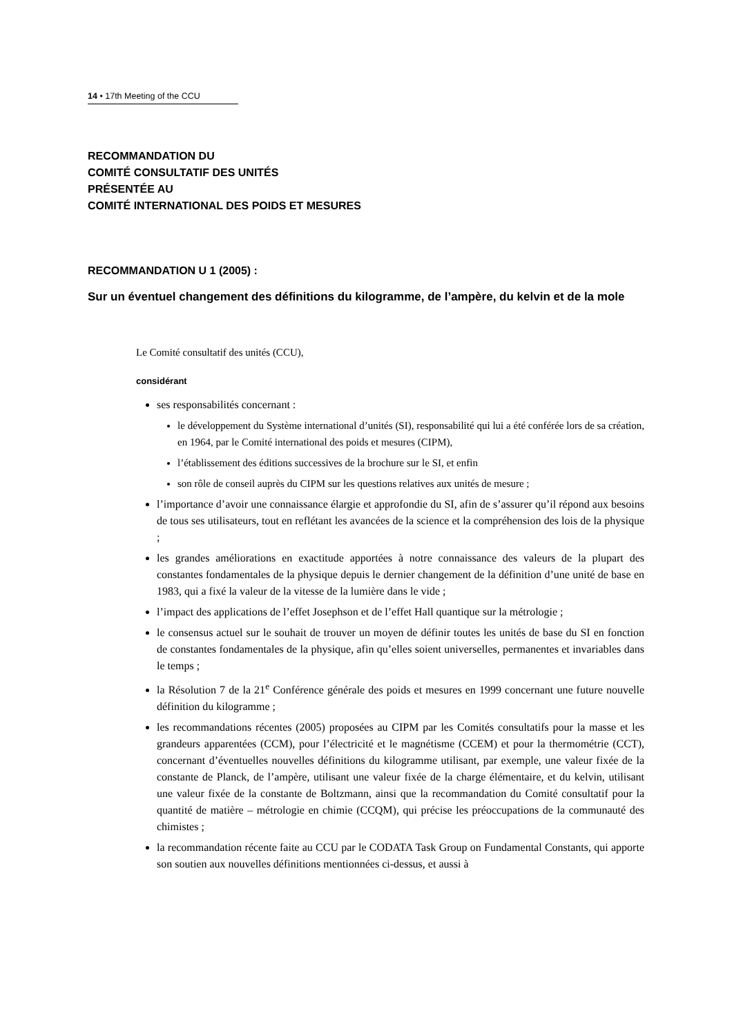14 • 17th Meeting of the CCU
RECOMMANDATION DU
COMITÉ CONSULTATIF DES UNITÉS
PRÉSENTÉE AU
COMITÉ INTERNATIONAL DES POIDS ET MESURES
RECOMMANDATION U 1 (2005) :
Sur un éventuel changement des définitions du kilogramme, de l’ampère, du kelvin et de la mole
Le Comité consultatif des unités (CCU),
considérant
ses responsabilités concernant :
le développement du Système international d’unités (SI), responsabilité qui lui a été conférée lors de sa création, en 1964, par le Comité international des poids et mesures (CIPM),
l’établissement des éditions successives de la brochure sur le SI, et enfin
son rôle de conseil auprès du CIPM sur les questions relatives aux unités de mesure ;
l’importance d’avoir une connaissance élargie et approfondie du SI, afin de s’assurer qu’il répond aux besoins de tous ses utilisateurs, tout en reflétant les avancées de la science et la compréhension des lois de la physique ;
les grandes améliorations en exactitude apportées à notre connaissance des valeurs de la plupart des constantes fondamentales de la physique depuis le dernier changement de la définition d’une unité de base en 1983, qui a fixé la valeur de la vitesse de la lumière dans le vide ;
l’impact des applications de l’effet Josephson et de l’effet Hall quantique sur la métrologie ;
le consensus actuel sur le souhait de trouver un moyen de définir toutes les unités de base du SI en fonction de constantes fondamentales de la physique, afin qu’elles soient universelles, permanentes et invariables dans le temps ;
la Résolution 7 de la 21<sup>e</sup> Conférence générale des poids et mesures en 1999 concernant une future nouvelle définition du kilogramme ;
les recommandations récentes (2005) proposées au CIPM par les Comités consultatifs pour la masse et les grandeurs apparentées (CCM), pour l’électricité et le magnétisme (CCEM) et pour la thermométrie (CCT), concernant d’éventuelles nouvelles définitions du kilogramme utilisant, par exemple, une valeur fixée de la constante de Planck, de l’ampère, utilisant une valeur fixée de la charge élémentaire, et du kelvin, utilisant une valeur fixée de la constante de Boltzmann, ainsi que la recommandation du Comité consultatif pour la quantité de matière – métrologie en chimie (CCQM), qui précise les préoccupations de la communauté des chimistes ;
la recommandation récente faite au CCU par le CODATA Task Group on Fundamental Constants, qui apporte son soutien aux nouvelles définitions mentionnées ci-dessus, et aussi à